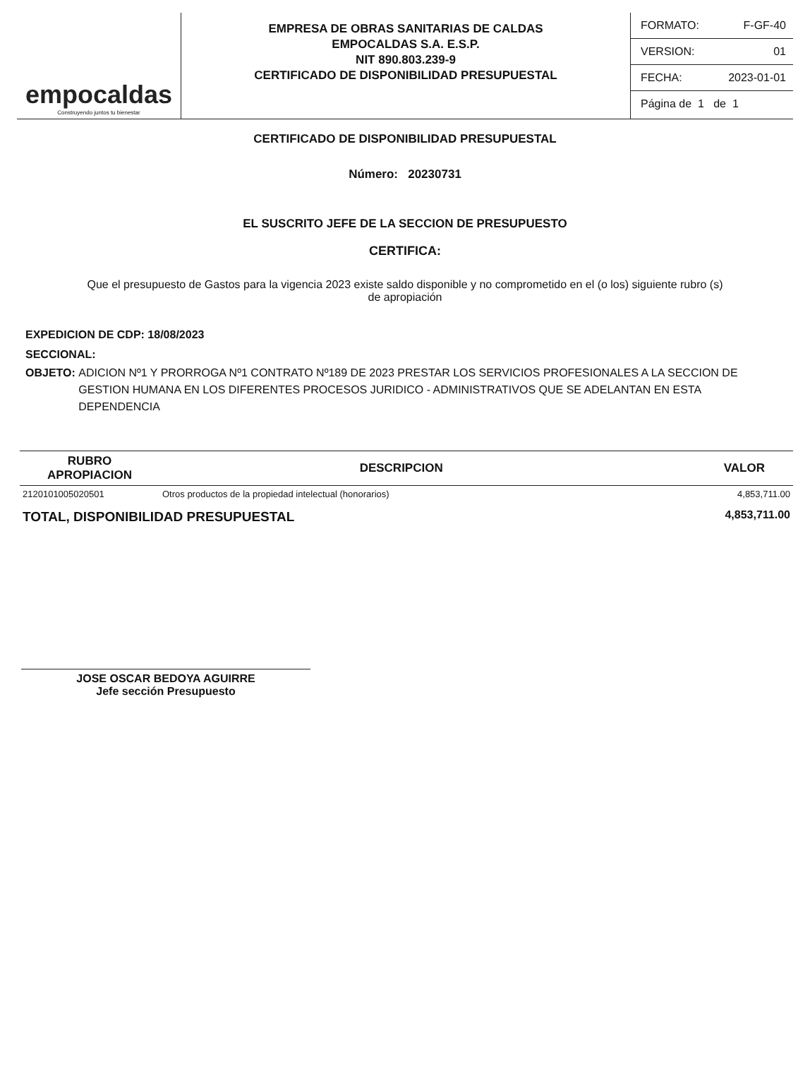empocaldas
Construyendo juntos tu bienestar
EMPRESA DE OBRAS SANITARIAS DE CALDAS
EMPOCALDAS S.A. E.S.P.
NIT 890.803.239-9
CERTIFICADO DE DISPONIBILIDAD PRESUPUESTAL
FORMATO: F-GF-40
VERSION: 01
FECHA: 2023-01-01
Página de 1 de 1
CERTIFICADO DE DISPONIBILIDAD PRESUPUESTAL
Número: 20230731
EL SUSCRITO JEFE DE LA SECCION DE PRESUPUESTO
CERTIFICA:
Que el presupuesto de Gastos para la vigencia 2023 existe saldo disponible y no comprometido en el (o los) siguiente rubro (s) de apropiación
EXPEDICION DE CDP: 18/08/2023
SECCIONAL:
OBJETO: ADICION Nº1 Y PRORROGA Nº1 CONTRATO Nº189 DE 2023 PRESTAR LOS SERVICIOS PROFESIONALES A LA SECCION DE GESTION HUMANA EN LOS DIFERENTES PROCESOS JURIDICO - ADMINISTRATIVOS QUE SE ADELANTAN EN ESTA DEPENDENCIA
| RUBRO APROPIACION | DESCRIPCION | VALOR |
| --- | --- | --- |
| 2120101005020501 | Otros productos de la propiedad intelectual (honorarios) | 4,853,711.00 |
| TOTAL, DISPONIBILIDAD PRESUPUESTAL | | 4,853,711.00 |
JOSE OSCAR BEDOYA AGUIRRE
Jefe sección Presupuesto